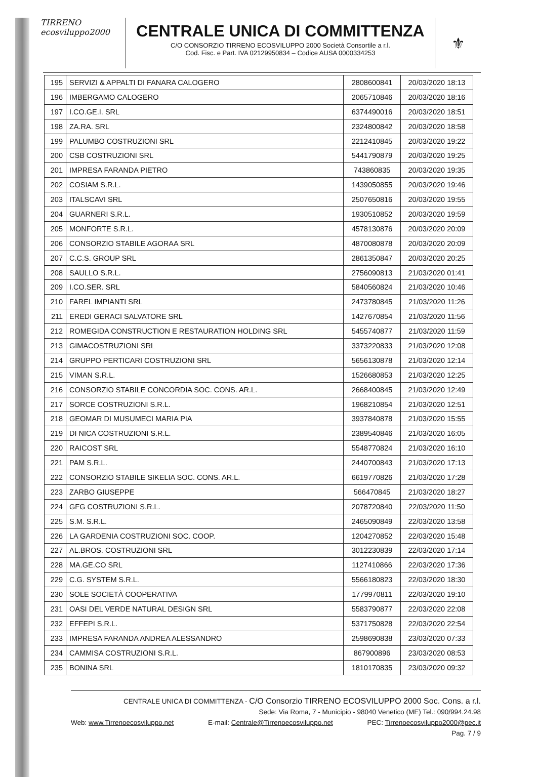TIRRENO
ecosviluppo2000
CENTRALE UNICA DI COMMITTENZA
C/O CONSORZIO TIRRENO ECOSVILUPPO 2000 Società Consortile a r.l.
Cod. Fisc. e Part. IVA 02129950834 – Codice AUSA 0000334253
⚜
| 195 | SERVIZI & APPALTI DI FANARA CALOGERO | 2808600841 | 20/03/2020 18:13 |
| 196 | IMBERGAMO CALOGERO | 2065710846 | 20/03/2020 18:16 |
| 197 | I.CO.GE.I. SRL | 6374490016 | 20/03/2020 18:51 |
| 198 | ZA.RA. SRL | 2324800842 | 20/03/2020 18:58 |
| 199 | PALUMBO COSTRUZIONI SRL | 2212410845 | 20/03/2020 19:22 |
| 200 | CSB COSTRUZIONI SRL | 5441790879 | 20/03/2020 19:25 |
| 201 | IMPRESA FARANDA PIETRO | 743860835 | 20/03/2020 19:35 |
| 202 | COSIAM S.R.L. | 1439050855 | 20/03/2020 19:46 |
| 203 | ITALSCAVI SRL | 2507650816 | 20/03/2020 19:55 |
| 204 | GUARNERI S.R.L. | 1930510852 | 20/03/2020 19:59 |
| 205 | MONFORTE S.R.L. | 4578130876 | 20/03/2020 20:09 |
| 206 | CONSORZIO STABILE AGORAA SRL | 4870080878 | 20/03/2020 20:09 |
| 207 | C.C.S. GROUP SRL | 2861350847 | 20/03/2020 20:25 |
| 208 | SAULLO S.R.L. | 2756090813 | 21/03/2020 01:41 |
| 209 | I.CO.SER. SRL | 5840560824 | 21/03/2020 10:46 |
| 210 | FAREL IMPIANTI SRL | 2473780845 | 21/03/2020 11:26 |
| 211 | EREDI GERACI SALVATORE SRL | 1427670854 | 21/03/2020 11:56 |
| 212 | ROMEGIDA CONSTRUCTION E RESTAURATION HOLDING SRL | 5455740877 | 21/03/2020 11:59 |
| 213 | GIMACOSTRUZIONI SRL | 3373220833 | 21/03/2020 12:08 |
| 214 | GRUPPO PERTICARI COSTRUZIONI SRL | 5656130878 | 21/03/2020 12:14 |
| 215 | VIMAN S.R.L. | 1526680853 | 21/03/2020 12:25 |
| 216 | CONSORZIO STABILE CONCORDIA SOC. CONS. AR.L. | 2668400845 | 21/03/2020 12:49 |
| 217 | SORCE COSTRUZIONI S.R.L. | 1968210854 | 21/03/2020 12:51 |
| 218 | GEOMAR DI MUSUMECI MARIA PIA | 3937840878 | 21/03/2020 15:55 |
| 219 | DI NICA COSTRUZIONI S.R.L. | 2389540846 | 21/03/2020 16:05 |
| 220 | RAICOST SRL | 5548770824 | 21/03/2020 16:10 |
| 221 | PAM S.R.L. | 2440700843 | 21/03/2020 17:13 |
| 222 | CONSORZIO STABILE SIKELIA SOC. CONS. AR.L. | 6619770826 | 21/03/2020 17:28 |
| 223 | ZARBO GIUSEPPE | 566470845 | 21/03/2020 18:27 |
| 224 | GFG COSTRUZIONI S.R.L. | 2078720840 | 22/03/2020 11:50 |
| 225 | S.M. S.R.L. | 2465090849 | 22/03/2020 13:58 |
| 226 | LA GARDENIA COSTRUZIONI SOC. COOP. | 1204270852 | 22/03/2020 15:48 |
| 227 | AL.BROS. COSTRUZIONI SRL | 3012230839 | 22/03/2020 17:14 |
| 228 | MA.GE.CO SRL | 1127410866 | 22/03/2020 17:36 |
| 229 | C.G. SYSTEM S.R.L. | 5566180823 | 22/03/2020 18:30 |
| 230 | SOLE SOCIETÀ COOPERATIVA | 1779970811 | 22/03/2020 19:10 |
| 231 | OASI DEL VERDE NATURAL DESIGN SRL | 5583790877 | 22/03/2020 22:08 |
| 232 | EFFEPI S.R.L. | 5371750828 | 22/03/2020 22:54 |
| 233 | IMPRESA FARANDA ANDREA ALESSANDRO | 2598690838 | 23/03/2020 07:33 |
| 234 | CAMMISA COSTRUZIONI S.R.L. | 867900896 | 23/03/2020 08:53 |
| 235 | BONINA SRL | 1810170835 | 23/03/2020 09:32 |
CENTRALE UNICA DI COMMITTENZA - C/O Consorzio TIRRENO ECOSVILUPPO 2000 Soc. Cons. a r.l.
Sede: Via Roma, 7 - Municipio - 98040 Venetico (ME) Tel.: 090/994.24.98
Web: www.Tirrenoecosviluppo.net E-mail: Centrale@Tirrenoecosviluppo.net PEC: Tirrenoecosviluppo2000@pec.it
Pag. 7 / 9